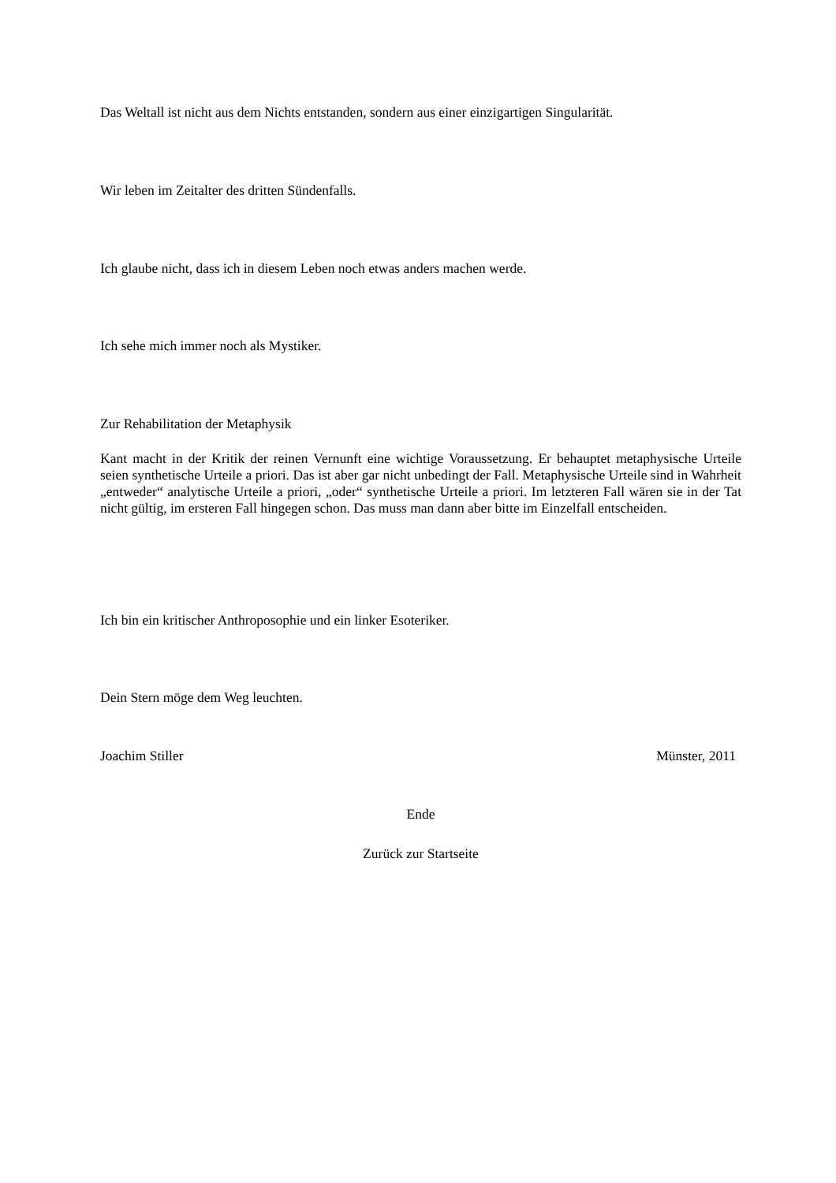Das Weltall ist nicht aus dem Nichts entstanden, sondern aus einer einzigartigen Singularität.
Wir leben im Zeitalter des dritten Sündenfalls.
Ich glaube nicht, dass ich in diesem Leben noch etwas anders machen werde.
Ich sehe mich immer noch als Mystiker.
Zur Rehabilitation der Metaphysik
Kant macht in der Kritik der reinen Vernunft eine wichtige Voraussetzung. Er behauptet metaphysische Urteile seien synthetische Urteile a priori. Das ist aber gar nicht unbedingt der Fall. Metaphysische Urteile sind in Wahrheit „entweder“ analytische Urteile a priori, „oder“ synthetische Urteile a priori. Im letzteren Fall wären sie in der Tat nicht gültig, im ersteren Fall hingegen schon. Das muss man dann aber bitte im Einzelfall entscheiden.
Ich bin ein kritischer Anthroposophie und ein linker Esoteriker.
Dein Stern möge dem Weg leuchten.
Joachim Stiller Münster, 2011
Ende
Zurück zur Startseite